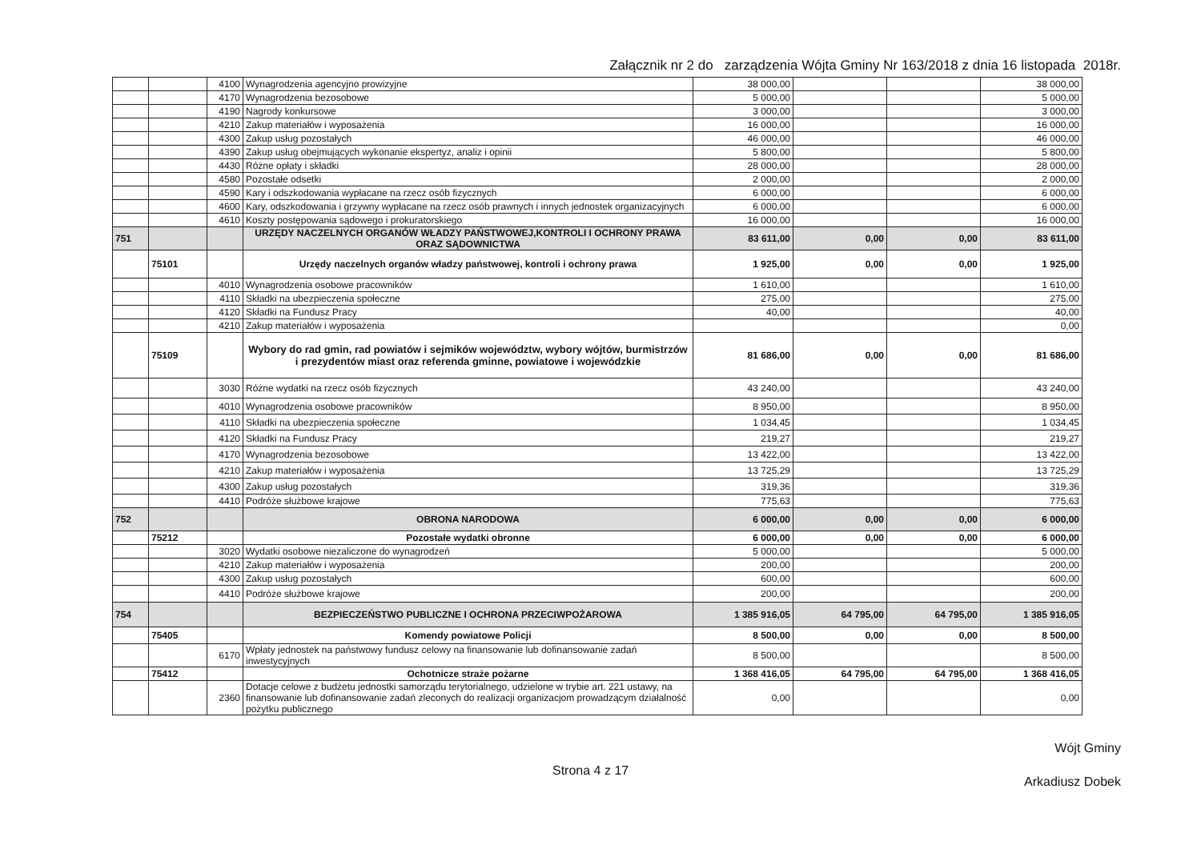Załącznik nr 2 do zarządzenia Wójta Gminy Nr 163/2018 z dnia 16 listopada 2018r.
| | | 4100 | Wynagrodzenia agencyjno prowizyjne | 38 000,00 | | | 38 000,00 |
| | | 4170 | Wynagrodzenia bezosobowe | 5 000,00 | | | 5 000,00 |
| | | 4190 | Nagrody konkursowe | 3 000,00 | | | 3 000,00 |
| | | 4210 | Zakup materiałów i wyposażenia | 16 000,00 | | | 16 000,00 |
| | | 4300 | Zakup usług pozostałych | 46 000,00 | | | 46 000,00 |
| | | 4390 | Zakup usług obejmujących wykonanie ekspertyz, analiz i opinii | 5 800,00 | | | 5 800,00 |
| | | 4430 | Różne opłaty i składki | 28 000,00 | | | 28 000,00 |
| | | 4580 | Pozostałe odsetki | 2 000,00 | | | 2 000,00 |
| | | 4590 | Kary i odszkodowania wypłacane na rzecz osób fizycznych | 6 000,00 | | | 6 000,00 |
| | | 4600 | Kary, odszkodowania i grzywny wypłacane na rzecz osób prawnych i innych jednostek organizacyjnych | 6 000,00 | | | 6 000,00 |
| | | 4610 | Koszty postępowania sądowego i prokuratorskiego | 16 000,00 | | | 16 000,00 |
| 751 | | | URZĘDY NACZELNYCH ORGANÓW WŁADZY PAŃSTWOWEJ,KONTROLI I OCHRONY PRAWA ORAZ SĄDOWNICTWA | 83 611,00 | 0,00 | 0,00 | 83 611,00 |
| | 75101 | | Urzędy naczelnych organów władzy państwowej, kontroli i ochrony prawa | 1 925,00 | 0,00 | 0,00 | 1 925,00 |
| | | 4010 | Wynagrodzenia osobowe pracowników | 1 610,00 | | | 1 610,00 |
| | | 4110 | Składki na ubezpieczenia społeczne | 275,00 | | | 275,00 |
| | | 4120 | Składki na Fundusz Pracy | 40,00 | | | 40,00 |
| | | 4210 | Zakup materiałów i wyposażenia | | | | 0,00 |
| | 75109 | | Wybory do rad gmin, rad powiatów i sejmików województw, wybory wójtów, burmistrzów i prezydentów miast oraz referenda gminne, powiatowe i wojewódzkie | 81 686,00 | 0,00 | 0,00 | 81 686,00 |
| | | 3030 | Różne wydatki na rzecz osób fizycznych | 43 240,00 | | | 43 240,00 |
| | | 4010 | Wynagrodzenia osobowe pracowników | 8 950,00 | | | 8 950,00 |
| | | 4110 | Składki na ubezpieczenia społeczne | 1 034,45 | | | 1 034,45 |
| | | 4120 | Składki na Fundusz Pracy | 219,27 | | | 219,27 |
| | | 4170 | Wynagrodzenia bezosobowe | 13 422,00 | | | 13 422,00 |
| | | 4210 | Zakup materiałów i wyposażenia | 13 725,29 | | | 13 725,29 |
| | | 4300 | Zakup usług pozostałych | 319,36 | | | 319,36 |
| | | 4410 | Podróże służbowe krajowe | 775,63 | | | 775,63 |
| 752 | | | OBRONA NARODOWA | 6 000,00 | 0,00 | 0,00 | 6 000,00 |
| | 75212 | | Pozostałe wydatki obronne | 6 000,00 | 0,00 | 0,00 | 6 000,00 |
| | | 3020 | Wydatki osobowe niezaliczone do wynagrodzeń | 5 000,00 | | | 5 000,00 |
| | | 4210 | Zakup materiałów i wyposażenia | 200,00 | | | 200,00 |
| | | 4300 | Zakup usług pozostałych | 600,00 | | | 600,00 |
| | | 4410 | Podróże służbowe krajowe | 200,00 | | | 200,00 |
| 754 | | | BEZPIECZEŃSTWO PUBLICZNE I OCHRONA PRZECIWPOŻAROWA | 1 385 916,05 | 64 795,00 | 64 795,00 | 1 385 916,05 |
| | 75405 | | Komendy powiatowe Policji | 8 500,00 | 0,00 | 0,00 | 8 500,00 |
| | | 6170 | Wpłaty jednostek na państwowy fundusz celowy na finansowanie lub dofinansowanie zadań inwestycyjnych | 8 500,00 | | | 8 500,00 |
| | 75412 | | Ochotnicze straże pożarne | 1 368 416,05 | 64 795,00 | 64 795,00 | 1 368 416,05 |
| | | 2360 | Dotacje celowe z budżetu jednostki samorządu terytorialnego, udzielone w trybie art. 221 ustawy, na finansowanie lub dofinansowanie zadań zleconych do realizacji organizacjom prowadzącym działalność pożytku publicznego | 0,00 | | | 0,00 |
Strona 4 z 17
Wójt Gminy
Arkadiusz Dobek